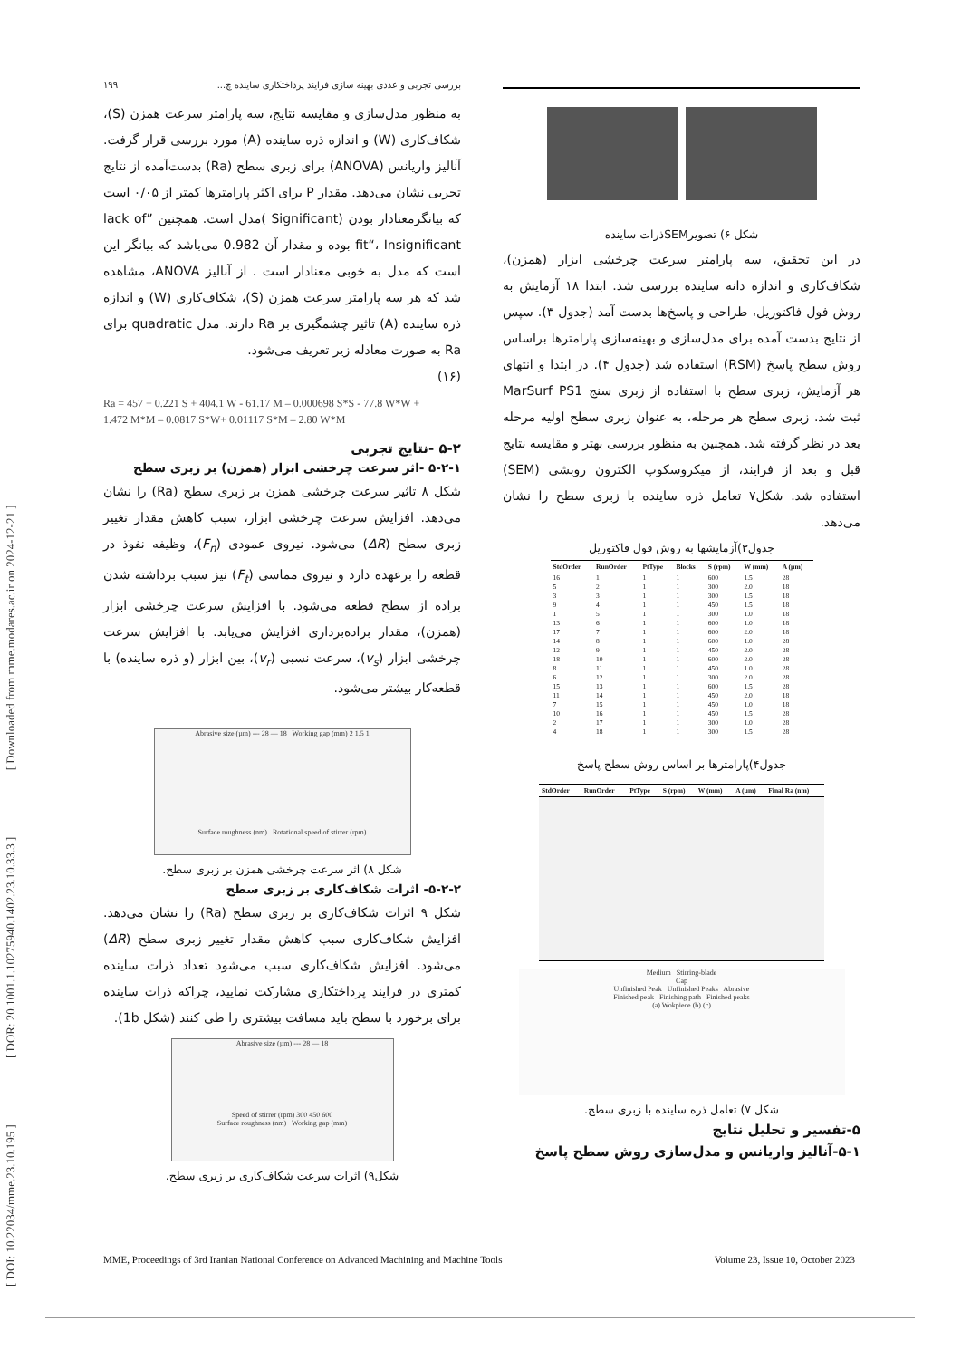[ DOI: 10.22034/mme.23.10.195 ] [ DOR: 20.1001.1.10275940.1402.23.10.33.3 ] [ Downloaded from mme.modares.ac.ir on 2024-12-21 ]
شکل ۶) تصویرSEMذرات ساینده
در این تحقیق، سه پارامتر سرعت چرخشی ابزار (همزن)، شکاف‌کاری و اندازه دانه ساینده بررسی شد. ابتدا ۱۸ آزمایش به روش فول فاکتوریل، طراحی و پاسخ‌ها بدست آمد (جدول ۳). سپس از نتایج بدست آمده برای مدل‌سازی و بهینه‌سازی پارامترها براساس روش سطح پاسخ (RSM) استفاده شد (جدول ۴). در ابتدا و انتهای هر آزمایش، زبری سطح با استفاده از زبری سنج MarSurf PS1 ثبت شد. زبری سطح هر مرحله، به عنوان زبری سطح اولیه مرحله بعد در نظر گرفته شد. همچنین به منظور بررسی بهتر و مقایسه نتایج قبل و بعد از فرایند، از میکروسکوپ الکترون روبشی (SEM) استفاده شد. شکل۷ تعامل ذره ساینده با زبری سطح را نشان می‌دهد.
جدول۳)آزمایشها به روش فول فاکتوریل
| StdOrder | RunOrder | PtType | Blocks | S (rpm) | W (mm) | A (µm) |
| --- | --- | --- | --- | --- | --- | --- |
| 16 | 1 | 1 | 1 | 600 | 1.5 | 28 |
| 5 | 2 | 1 | 1 | 300 | 2.0 | 18 |
| 3 | 3 | 1 | 1 | 300 | 1.5 | 18 |
| 9 | 4 | 1 | 1 | 450 | 1.5 | 18 |
| 1 | 5 | 1 | 1 | 300 | 1.0 | 18 |
| 13 | 6 | 1 | 1 | 600 | 1.0 | 18 |
| 17 | 7 | 1 | 1 | 600 | 2.0 | 18 |
| 14 | 8 | 1 | 1 | 600 | 1.0 | 28 |
| 12 | 9 | 1 | 1 | 450 | 2.0 | 28 |
| 18 | 10 | 1 | 1 | 600 | 2.0 | 28 |
| 8 | 11 | 1 | 1 | 450 | 1.0 | 28 |
| 6 | 12 | 1 | 1 | 300 | 2.0 | 28 |
| 15 | 13 | 1 | 1 | 600 | 1.5 | 28 |
| 11 | 14 | 1 | 1 | 450 | 2.0 | 18 |
| 7 | 15 | 1 | 1 | 450 | 1.0 | 18 |
| 10 | 16 | 1 | 1 | 450 | 1.5 | 28 |
| 2 | 17 | 1 | 1 | 300 | 1.0 | 28 |
| 4 | 18 | 1 | 1 | 300 | 1.5 | 28 |
جدول۴)پارامترها بر اساس روش سطح پاسخ
| StdOrder | RunOrder | PtType | S (rpm) | W (mm) | A (µm) | Final Ra (nm) |
| --- | --- | --- | --- | --- | --- | --- |
Medium Stirring-blade
Cap
Unfinished Peak Unfinished Peaks Abrasive
Finished peak Finishing path Finished peaks
(a) Wokpiece (b) (c)
شکل ۷) تعامل ذره ساینده با زبری سطح.
۵-تفسیر و تحلیل نتایج
۵-۱-آنالیز واریانس و مدل‌سازی روش سطح پاسخ
بررسی تجربی و عددی بهینه سازی فرایند پرداختکاری ساینده چ... ۱۹۹
به منظور مدل‌سازی و مقایسه نتایج، سه پارامتر سرعت همزن (S)، شکاف‌کاری (W) و اندازه ذره ساینده (A) مورد بررسی قرار گرفت. آنالیز واریانس (ANOVA) برای زبری سطح (Ra) بدست‌آمده از نتایج تجربی نشان می‌دهد. مقدار P برای اکثر پارامترها کمتر از ۰/۰۵ است که بیانگرمعنادار بودن (Significant )مدل است. همچنین ”lack of fit“، Insignificant بوده و مقدار آن 0.982 می‌باشد که بیانگر این است که مدل به خوبی معنادار است . از آنالیز ANOVA، مشاهده شد که هر سه پارامتر سرعت همزن (S)، شکاف‌کاری (W) و اندازه ذره ساینده (A) تاثیر چشمگیری بر Ra دارند. مدل quadratic برای Ra به صورت معادله زیر تعریف می‌شود.
(۱۶)
Ra = 457 + 0.221 S + 404.1 W - 61.17 M – 0.000698 S*S - 77.8 W*W +
1.472 M*M – 0.0817 S*W+ 0.01117 S*M – 2.80 W*M
۵-۲ -نتایج تجربی
۵-۲-۱ -اثر سرعت چرخشی ابزار (همزن) بر زبری سطح
شکل ۸ تاثیر سرعت چرخشی همزن بر زبری سطح (Ra) را نشان می‌دهد. افزایش سرعت چرخشی ابزار، سبب کاهش مقدار تغییر زبری سطح (ΔR) می‌شود. نیروی عمودی (F<sub>n</sub>)، وظیفه نفوذ در قطعه را برعهده دارد و نیروی مماسی (F<sub>t</sub>) نیز سبب برداشته شدن براده از سطح قطعه می‌شود. با افزایش سرعت چرخشی ابزار (همزن)، مقدار براده‌برداری افزایش می‌یابد. با افزایش سرعت چرخشی ابزار (v<sub>s</sub>)، سرعت نسبی (v<sub>r</sub>)، بین ابزار (و ذره ساینده) با قطعه‌کار بیشتر می‌شود.
Abrasive size (µm) --- 28 — 18 Working gap (mm) 2 1.5 1
Surface roughness (nm) Rotational speed of stirrer (rpm)
شکل ۸) اثر سرعت چرخشی همزن بر زبری سطح.
۵-۲-۲- اثرات شکاف‌کاری بر زبری سطح
شکل ۹ اثرات شکاف‌کاری بر زبری سطح (Ra) را نشان می‌دهد. افزایش شکاف‌کاری سبب کاهش مقدار تغییر زبری سطح (ΔR) می‌شود. افزایش شکاف‌کاری سبب می‌شود تعداد ذرات ساینده کمتری در فرایند پرداختکاری مشارکت نمایید، چرا‌که ذرات ساینده برای برخورد با سطح باید مسافت بیشتری را طی کنند (شکل 1b).
Abrasive size (µm) --- 28 — 18
Speed of stirrer (rpm) 300 450 600
Surface roughness (nm) Working gap (mm)
شکل۹) اثرات سرعت شکاف‌کاری بر زبری سطح.
MME, Proceedings of 3rd Iranian National Conference on Advanced Machining and Machine Tools Volume 23, Issue 10, October 2023